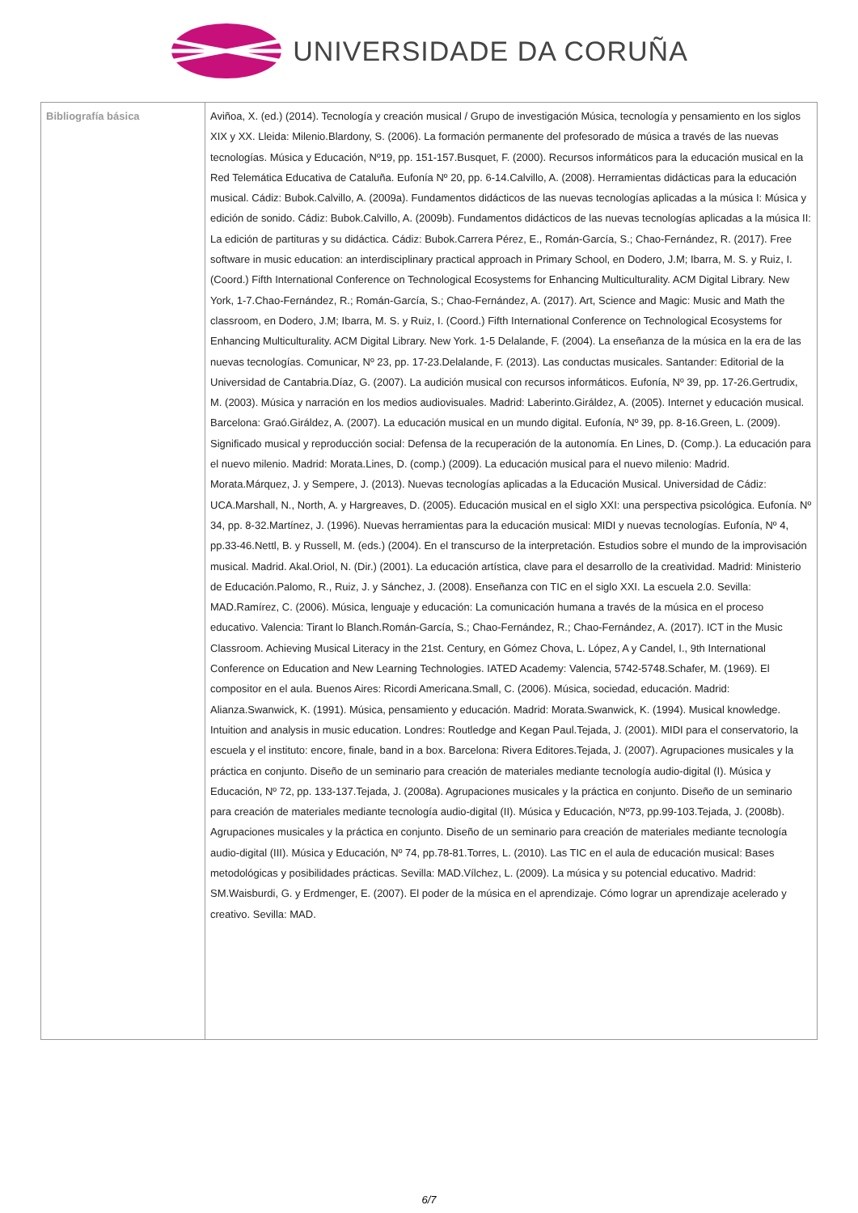UNIVERSIDADE DA CORUÑA
| Bibliografía básica | Aviñoa, X. (ed.) (2014). Tecnología y creación musical / Grupo de investigación Música, tecnología y pensamiento en los siglos XIX y XX. Lleida: Milenio.Blardony, S. (2006). La formación permanente del profesorado de música a través de las nuevas tecnologías. Música y Educación, Nº19, pp. 151-157.Busquet, F. (2000). Recursos informáticos para la educación musical en la Red Telemática Educativa de Cataluña. Eufonía Nº 20, pp. 6-14.Calvillo, A. (2008). Herramientas didácticas para la educación musical. Cádiz: Bubok.Calvillo, A. (2009a). Fundamentos didácticos de las nuevas tecnologías aplicadas a la música I: Música y edición de sonido. Cádiz: Bubok.Calvillo, A. (2009b). Fundamentos didácticos de las nuevas tecnologías aplicadas a la música II: La edición de partituras y su didáctica. Cádiz: Bubok.Carrera Pérez, E., Román-García, S.; Chao-Fernández, R. (2017). Free software in music education: an interdisciplinary practical approach in Primary School, en Dodero, J.M; Ibarra, M. S. y Ruiz, I. (Coord.) Fifth International Conference on Technological Ecosystems for Enhancing Multiculturality. ACM Digital Library. New York, 1-7.Chao-Fernández, R.; Román-García, S.; Chao-Fernández, A. (2017). Art, Science and Magic: Music and Math the classroom, en Dodero, J.M; Ibarra, M. S. y Ruiz, I. (Coord.) Fifth International Conference on Technological Ecosystems for Enhancing Multiculturality. ACM Digital Library. New York. 1-5 Delalande, F. (2004). La enseñanza de la música en la era de las nuevas tecnologías. Comunicar, Nº 23, pp. 17-23.Delalande, F. (2013). Las conductas musicales. Santander: Editorial de la Universidad de Cantabria.Díaz, G. (2007). La audición musical con recursos informáticos. Eufonía, Nº 39, pp. 17-26.Gertrudix, M. (2003). Música y narración en los medios audiovisuales. Madrid: Laberinto.Giráldez, A. (2005). Internet y educación musical. Barcelona: Graó.Giráldez, A. (2007). La educación musical en un mundo digital. Eufonía, Nº 39, pp. 8-16.Green, L. (2009). Significado musical y reproducción social: Defensa de la recuperación de la autonomía. En Lines, D. (Comp.). La educación para el nuevo milenio. Madrid: Morata.Lines, D. (comp.) (2009). La educación musical para el nuevo milenio: Madrid. Morata.Márquez, J. y Sempere, J. (2013). Nuevas tecnologías aplicadas a la Educación Musical. Universidad de Cádiz: UCA.Marshall, N., North, A. y Hargreaves, D. (2005). Educación musical en el siglo XXI: una perspectiva psicológica. Eufonía. Nº 34, pp. 8-32.Martínez, J. (1996). Nuevas herramientas para la educación musical: MIDI y nuevas tecnologías. Eufonía, Nº 4, pp.33-46.Nettl, B. y Russell, M. (eds.) (2004). En el transcurso de la interpretación. Estudios sobre el mundo de la improvisación musical. Madrid. Akal.Oriol, N. (Dir.) (2001). La educación artística, clave para el desarrollo de la creatividad. Madrid: Ministerio de Educación.Palomo, R., Ruiz, J. y Sánchez, J. (2008). Enseñanza con TIC en el siglo XXI. La escuela 2.0. Sevilla: MAD.Ramírez, C. (2006). Música, lenguaje y educación: La comunicación humana a través de la música en el proceso educativo. Valencia: Tirant lo Blanch.Román-García, S.; Chao-Fernández, R.; Chao-Fernández, A. (2017). ICT in the Music Classroom. Achieving Musical Literacy in the 21st. Century, en Gómez Chova, L. López, A y Candel, I., 9th International Conference on Education and New Learning Technologies. IATED Academy: Valencia, 5742-5748.Schafer, M. (1969). El compositor en el aula. Buenos Aires: Ricordi Americana.Small, C. (2006). Música, sociedad, educación. Madrid: Alianza.Swanwick, K. (1991). Música, pensamiento y educación. Madrid: Morata.Swanwick, K. (1994). Musical knowledge. Intuition and analysis in music education. Londres: Routledge and Kegan Paul.Tejada, J. (2001). MIDI para el conservatorio, la escuela y el instituto: encore, finale, band in a box. Barcelona: Rivera Editores.Tejada, J. (2007). Agrupaciones musicales y la práctica en conjunto. Diseño de un seminario para creación de materiales mediante tecnología audio-digital (I). Música y Educación, Nº 72, pp. 133-137.Tejada, J. (2008a). Agrupaciones musicales y la práctica en conjunto. Diseño de un seminario para creación de materiales mediante tecnología audio-digital (II). Música y Educación, Nº73, pp.99-103.Tejada, J. (2008b). Agrupaciones musicales y la práctica en conjunto. Diseño de un seminario para creación de materiales mediante tecnología audio-digital (III). Música y Educación, Nº 74, pp.78-81.Torres, L. (2010). Las TIC en el aula de educación musical: Bases metodológicas y posibilidades prácticas. Sevilla: MAD.Vílchez, L. (2009). La música y su potencial educativo. Madrid: SM.Waisburdi, G. y Erdmenger, E. (2007). El poder de la música en el aprendizaje. Cómo lograr un aprendizaje acelerado y creativo. Sevilla: MAD. |
6/7